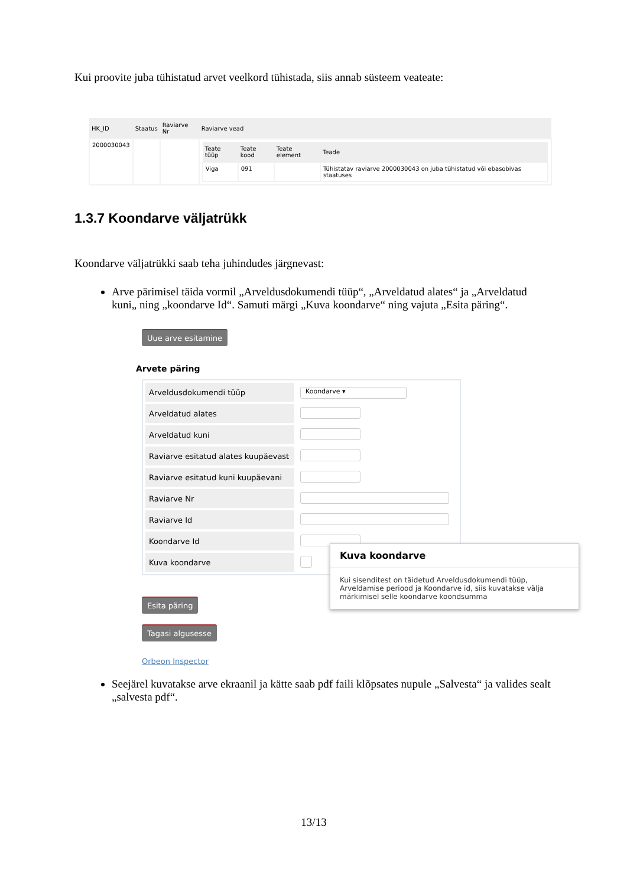Kui proovite juba tühistatud arvet veelkord tühistada, siis annab süsteem veateate:
| HK_ID | Staatus | Raviarve Nr | Raviarve vead |
| --- | --- | --- | --- |
| 2000030043 | | | / Teate tüüp / Teate kood / Teate element / Teade / / --- / --- / --- / --- / / Viga / 091 / / Tühistatav raviarve 2000030043 on juba tühistatud või ebasobivas staatuses / |
1.3.7 Koondarve väljatrükk
Koondarve väljatrükki saab teha juhindudes järgnevast:
Arve pärimisel täida vormil „Arveldusdokumendi tüüp“, „Arveldatud alates“ ja „Arveldatud kuni„ ning „koondarve Id“. Samuti märgi „Kuva koondarve“ ning vajuta „Esita päring“.
Uue arve esitamine
Arvete päring
| Arveldusdokumendi tüüp | Koondarve ▾ |
| Arveldatud alates | |
| Arveldatud kuni | |
| Raviarve esitatud alates kuupäevast | |
| Raviarve esitatud kuni kuupäevani | |
| Raviarve Nr | |
| Raviarve Id | |
| Koondarve Id | |
| Kuva koondarve | |
Esita päring
Tagasi algusesse
Orbeon Inspector
Kuva koondarve
Kui sisenditest on täidetud Arveldusdokumendi tüüp, Arveldamise periood ja Koondarve id, siis kuvatakse välja märkimisel selle koondarve koondsumma
Seejärel kuvatakse arve ekraanil ja kätte saab pdf faili klõpsates nupule „Salvesta“ ja valides sealt „salvesta pdf“.
13/13